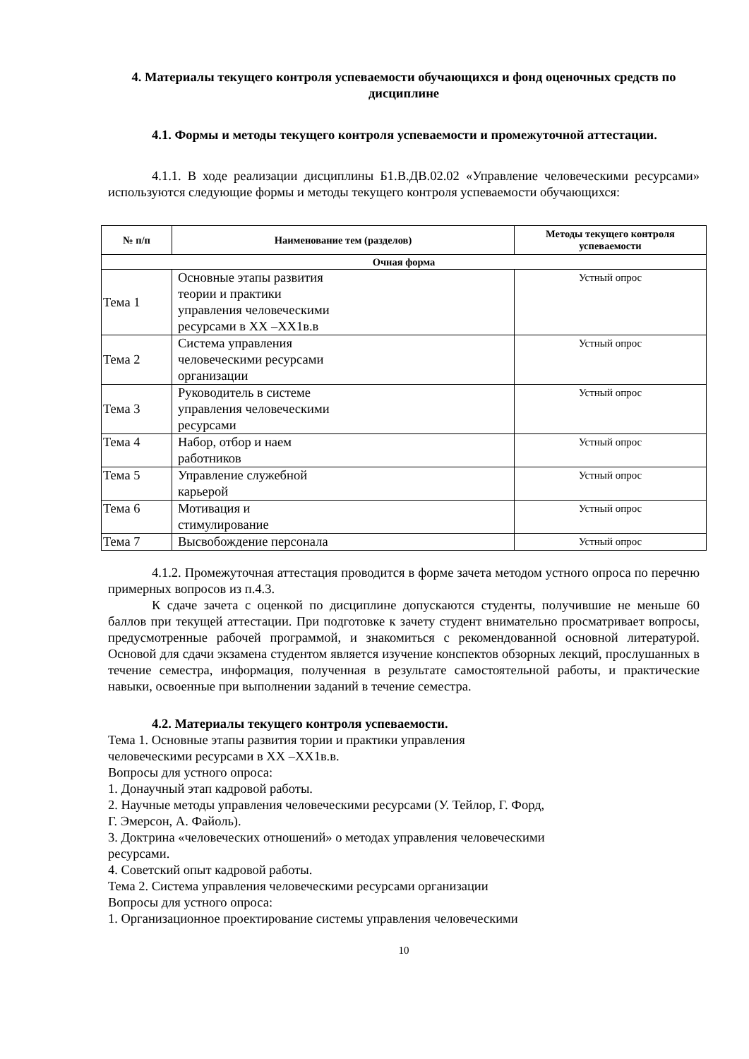4. Материалы текущего контроля успеваемости обучающихся и фонд оценочных средств по дисциплине
4.1. Формы и методы текущего контроля успеваемости и промежуточной аттестации.
4.1.1. В ходе реализации дисциплины Б1.В.ДВ.02.02 «Управление человеческими ресурсами» используются следующие формы и методы текущего контроля успеваемости обучающихся:
| № п/п | Наименование тем (разделов) | Методы текущего контроля успеваемости |
| --- | --- | --- |
| Очная форма | | |
| Тема 1 | Основные этапы развития теории и практики управления человеческими ресурсами в XX –XX1в.в | Устный опрос |
| Тема 2 | Система управления человеческими ресурсами организации | Устный опрос |
| Тема 3 | Руководитель в системе управления человеческими ресурсами | Устный опрос |
| Тема 4 | Набор, отбор и наем работников | Устный опрос |
| Тема 5 | Управление служебной карьерой | Устный опрос |
| Тема 6 | Мотивация и стимулирование | Устный опрос |
| Тема 7 | Высвобождение персонала | Устный опрос |
4.1.2. Промежуточная аттестация проводится в форме зачета методом устного опроса по перечню примерных вопросов из п.4.3.
К сдаче зачета с оценкой по дисциплине допускаются студенты, получившие не меньше 60 баллов при текущей аттестации. При подготовке к зачету студент внимательно просматривает вопросы, предусмотренные рабочей программой, и знакомиться с рекомендованной основной литературой. Основой для сдачи экзамена студентом является изучение конспектов обзорных лекций, прослушанных в течение семестра, информация, полученная в результате самостоятельной работы, и практические навыки, освоенные при выполнении заданий в течение семестра.
4.2. Материалы текущего контроля успеваемости.
Тема 1. Основные этапы развития тории и практики управления
человеческими ресурсами в XX –XX1в.в.
Вопросы для устного опроса:
1. Донаучный этап кадровой работы.
2. Научные методы управления человеческими ресурсами (У. Тейлор, Г. Форд,
Г. Эмерсон, А. Файоль).
3. Доктрина «человеческих отношений» о методах управления человеческими
ресурсами.
4. Советский опыт кадровой работы.
Тема 2. Система управления человеческими ресурсами организации
Вопросы для устного опроса:
1. Организационное проектирование системы управления человеческими
10